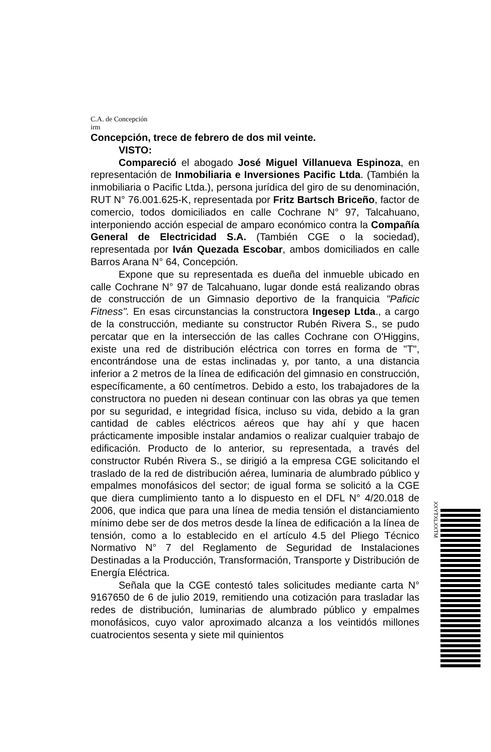C.A. de Concepción
irm
Concepción, trece de febrero de dos mil veinte.
VISTO:
Compareció el abogado José Miguel Villanueva Espinoza, en representación de Inmobiliaria e Inversiones Pacific Ltda. (También la inmobiliaria o Pacific Ltda.), persona jurídica del giro de su denominación, RUT N° 76.001.625-K, representada por Fritz Bartsch Briceño, factor de comercio, todos domiciliados en calle Cochrane N° 97, Talcahuano, interponiendo acción especial de amparo económico contra la Compañía General de Electricidad S.A. (También CGE o la sociedad), representada por Iván Quezada Escobar, ambos domiciliados en calle Barros Arana N° 64, Concepción.
Expone que su representada es dueña del inmueble ubicado en calle Cochrane N° 97 de Talcahuano, lugar donde está realizando obras de construcción de un Gimnasio deportivo de la franquicia "Paficic Fitness". En esas circunstancias la constructora Ingesep Ltda., a cargo de la construcción, mediante su constructor Rubén Rivera S., se pudo percatar que en la intersección de las calles Cochrane con O'Higgins, existe una red de distribución eléctrica con torres en forma de "T", encontrándose una de estas inclinadas y, por tanto, a una distancia inferior a 2 metros de la línea de edificación del gimnasio en construcción, específicamente, a 60 centímetros. Debido a esto, los trabajadores de la constructora no pueden ni desean continuar con las obras ya que temen por su seguridad, e integridad física, incluso su vida, debido a la gran cantidad de cables eléctricos aéreos que hay ahí y que hacen prácticamente imposible instalar andamios o realizar cualquier trabajo de edificación. Producto de lo anterior, su representada, a través del constructor Rubén Rivera S., se dirigió a la empresa CGE solicitando el traslado de la red de distribución aérea, luminaria de alumbrado público y empalmes monofásicos del sector; de igual forma se solicitó a la CGE que diera cumplimiento tanto a lo dispuesto en el DFL N° 4/20.018 de 2006, que indica que para una línea de media tensión el distanciamiento mínimo debe ser de dos metros desde la línea de edificación a la línea de tensión, como a lo establecido en el artículo 4.5 del Pliego Técnico Normativo N° 7 del Reglamento de Seguridad de Instalaciones Destinadas a la Producción, Transformación, Transporte y Distribución de Energía Eléctrica.
Señala que la CGE contestó tales solicitudes mediante carta N° 9167650 de 6 de julio 2019, remitiendo una cotización para trasladar las redes de distribución, luminarias de alumbrado público y empalmes monofásicos, cuyo valor aproximado alcanza a los veintidós millones cuatrocientos sesenta y siete mil quinientos
XXYTXLXXTM